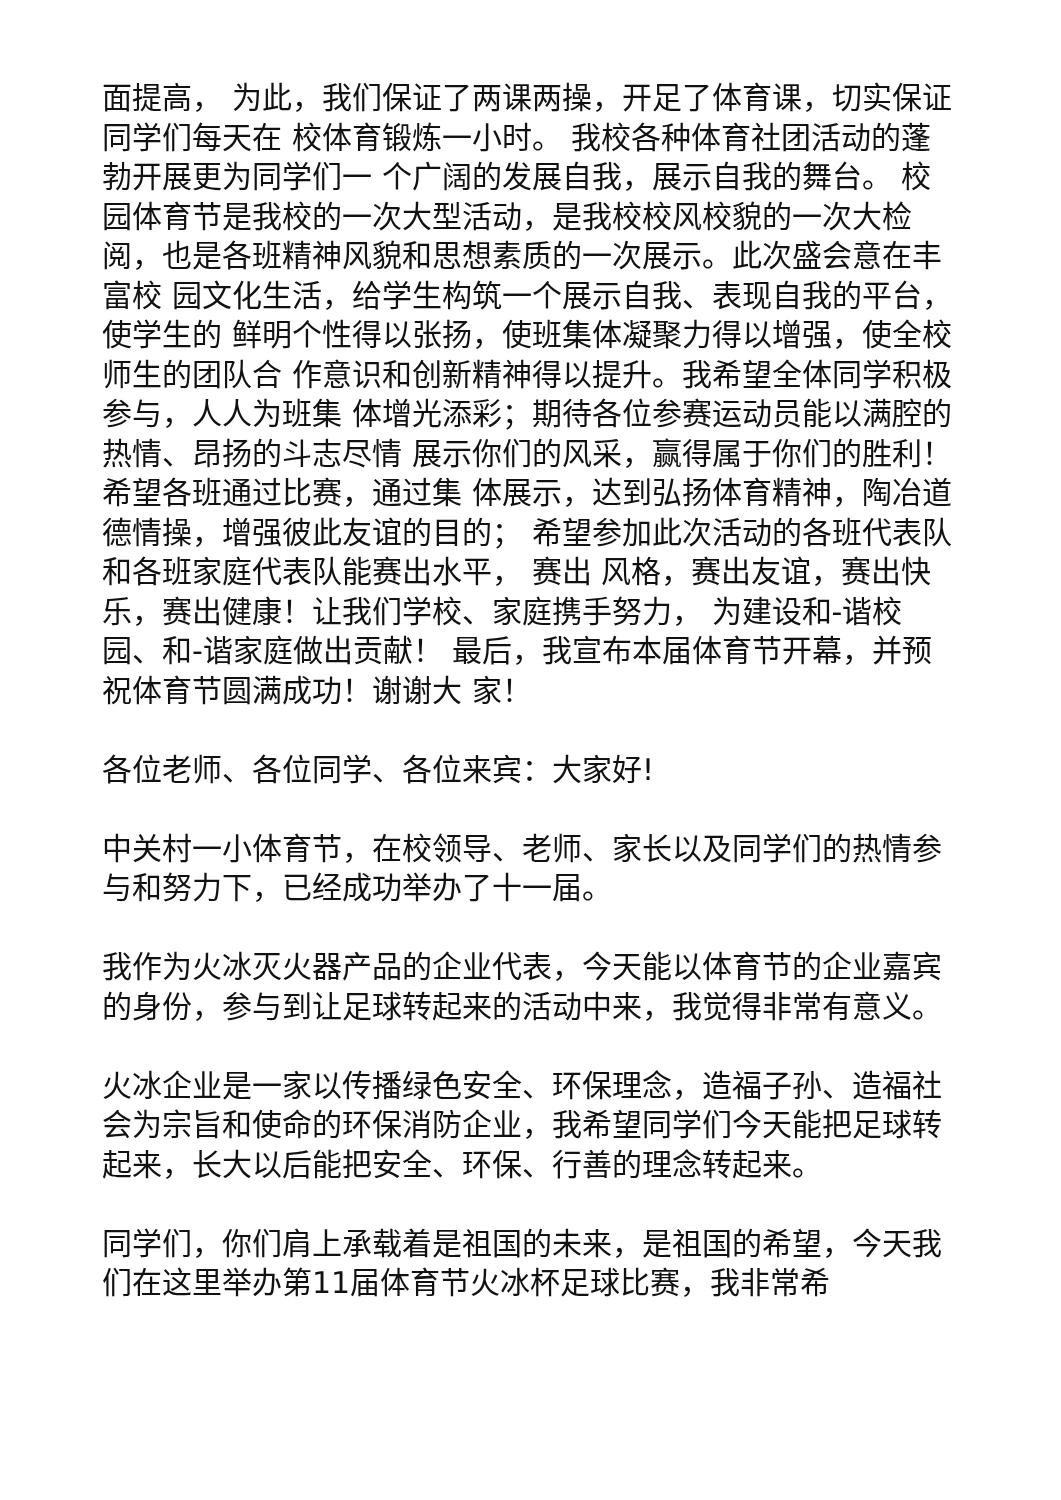面提高， 为此，我们保证了两课两操，开足了体育课，切实保证同学们每天在 校体育锻炼一小时。 我校各种体育社团活动的蓬勃开展更为同学们一 个广阔的发展自我，展示自我的舞台。 校园体育节是我校的一次大型活动，是我校校风校貌的一次大检 阅，也是各班精神风貌和思想素质的一次展示。此次盛会意在丰富校 园文化生活，给学生构筑一个展示自我、表现自我的平台，使学生的 鲜明个性得以张扬，使班集体凝聚力得以增强，使全校师生的团队合 作意识和创新精神得以提升。我希望全体同学积极参与，人人为班集 体增光添彩；期待各位参赛运动员能以满腔的热情、昂扬的斗志尽情 展示你们的风采，赢得属于你们的胜利！希望各班通过比赛，通过集 体展示，达到弘扬体育精神，陶冶道德情操，增强彼此友谊的目的； 希望参加此次活动的各班代表队和各班家庭代表队能赛出水平， 赛出 风格，赛出友谊，赛出快乐，赛出健康！让我们学校、家庭携手努力， 为建设和-谐校园、和-谐家庭做出贡献！ 最后，我宣布本届体育节开幕，并预祝体育节圆满成功！谢谢大 家！
各位老师、各位同学、各位来宾：大家好!
中关村一小体育节，在校领导、老师、家长以及同学们的热情参与和努力下，已经成功举办了十一届。
我作为火冰灭火器产品的企业代表，今天能以体育节的企业嘉宾的身份，参与到让足球转起来的活动中来，我觉得非常有意义。
火冰企业是一家以传播绿色安全、环保理念，造福子孙、造福社会为宗旨和使命的环保消防企业，我希望同学们今天能把足球转起来，长大以后能把安全、环保、行善的理念转起来。
同学们，你们肩上承载着是祖国的未来，是祖国的希望，今天我们在这里举办第11届体育节火冰杯足球比赛，我非常希